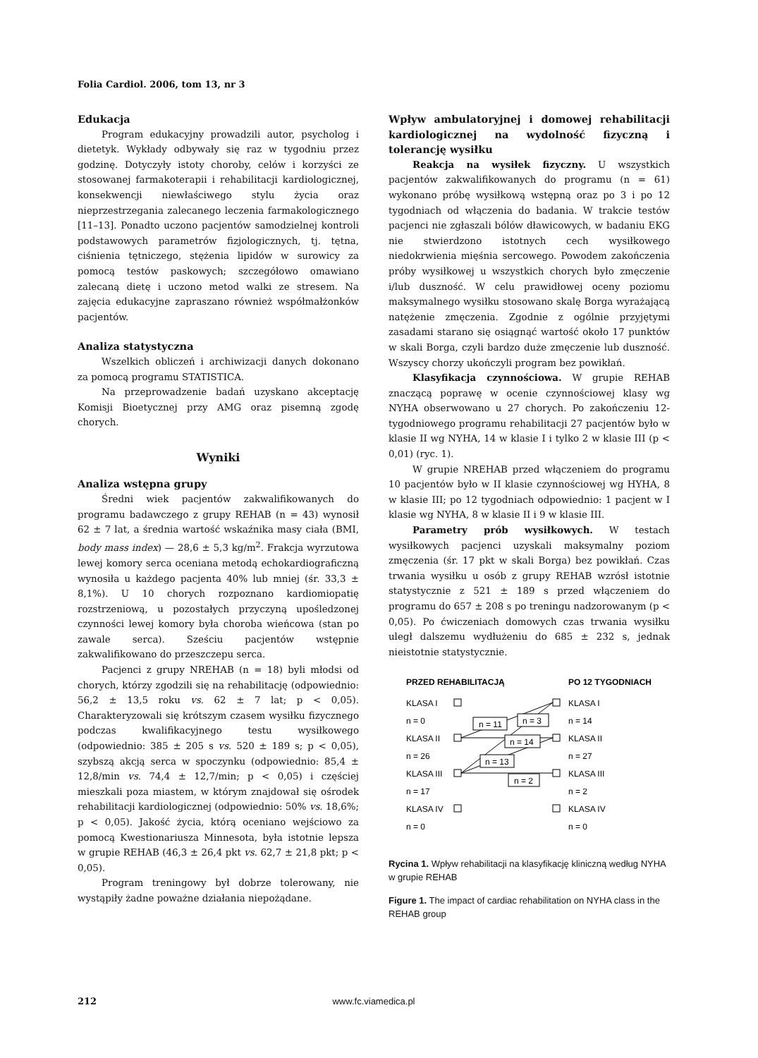Folia Cardiol. 2006, tom 13, nr 3
Edukacja
Program edukacyjny prowadzili autor, psycholog i dietetyk. Wykłady odbywały się raz w tygodniu przez godzinę. Dotyczyły istoty choroby, celów i korzyści ze stosowanej farmakoterapii i rehabilitacji kardiologicznej, konsekwencji niewłaściwego stylu życia oraz nieprzestrzegania zalecanego leczenia farmakologicznego [11–13]. Ponadto uczono pacjentów samodzielnej kontroli podstawowych parametrów fizjologicznych, tj. tętna, ciśnienia tętniczego, stężenia lipidów w surowicy za pomocą testów paskowych; szczegółowo omawiano zalecaną dietę i uczono metod walki ze stresem. Na zajęcia edukacyjne zapraszano również współmałżonków pacjentów.
Analiza statystyczna
Wszelkich obliczeń i archiwizacji danych dokonano za pomocą programu STATISTICA.
Na przeprowadzenie badań uzyskano akceptację Komisji Bioetycznej przy AMG oraz pisemną zgodę chorych.
Wyniki
Analiza wstępna grupy
Średni wiek pacjentów zakwalifikowanych do programu badawczego z grupy REHAB (n = 43) wynosił 62 ± 7 lat, a średnia wartość wskaźnika masy ciała (BMI, body mass index) — 28,6 ± 5,3 kg/m<sup>2</sup>. Frakcja wyrzutowa lewej komory serca oceniana metodą echokardiograficzną wynosiła u każdego pacjenta 40% lub mniej (śr. 33,3 ± 8,1%). U 10 chorych rozpoznano kardiomiopatię rozstrzeniową, u pozostałych przyczyną upośledzonej czynności lewej komory była choroba wieńcowa (stan po zawale serca). Sześciu pacjentów wstępnie zakwalifikowano do przeszczepu serca.
Pacjenci z grupy NREHAB (n = 18) byli młodsi od chorych, którzy zgodzili się na rehabilitację (odpowiednio: 56,2 ± 13,5 roku vs. 62 ± 7 lat; p < 0,05). Charakteryzowali się krótszym czasem wysiłku fizycznego podczas kwalifikacyjnego testu wysiłkowego (odpowiednio: 385 ± 205 s vs. 520 ± 189 s; p < 0,05), szybszą akcją serca w spoczynku (odpowiednio: 85,4 ± 12,8/min vs. 74,4 ± 12,7/min; p < 0,05) i częściej mieszkali poza miastem, w którym znajdował się ośrodek rehabilitacji kardiologicznej (odpowiednio: 50% vs. 18,6%; p < 0,05). Jakość życia, którą oceniano wejściowo za pomocą Kwestionariusza Minnesota, była istotnie lepsza w grupie REHAB (46,3 ± 26,4 pkt vs. 62,7 ± 21,8 pkt; p < 0,05).
Program treningowy był dobrze tolerowany, nie wystąpiły żadne poważne działania niepożądane.
Wpływ ambulatoryjnej i domowej rehabilitacji kardiologicznej na wydolność fizyczną i tolerancję wysiłku
Reakcja na wysiłek fizyczny. U wszystkich pacjentów zakwalifikowanych do programu (n = 61) wykonano próbę wysiłkową wstępną oraz po 3 i po 12 tygodniach od włączenia do badania. W trakcie testów pacjenci nie zgłaszali bólów dławicowych, w badaniu EKG nie stwierdzono istotnych cech wysiłkowego niedokrwienia mięśnia sercowego. Powodem zakończenia próby wysiłkowej u wszystkich chorych było zmęczenie i/lub duszność. W celu prawidłowej oceny poziomu maksymalnego wysiłku stosowano skalę Borga wyrażającą natężenie zmęczenia. Zgodnie z ogólnie przyjętymi zasadami starano się osiągnąć wartość około 17 punktów w skali Borga, czyli bardzo duże zmęczenie lub duszność. Wszyscy chorzy ukończyli program bez powikłań.
Klasyfikacja czynnościowa. W grupie REHAB znaczącą poprawę w ocenie czynnościowej klasy wg NYHA obserwowano u 27 chorych. Po zakończeniu 12-tygodniowego programu rehabilitacji 27 pacjentów było w klasie II wg NYHA, 14 w klasie I i tylko 2 w klasie III (p < 0,01) (ryc. 1).
W grupie NREHAB przed włączeniem do programu 10 pacjentów było w II klasie czynnościowej wg HYHA, 8 w klasie III; po 12 tygodniach odpowiednio: 1 pacjent w I klasie wg NYHA, 8 w klasie II i 9 w klasie III.
Parametry prób wysiłkowych. W testach wysiłkowych pacjenci uzyskali maksymalny poziom zmęczenia (śr. 17 pkt w skali Borga) bez powikłań. Czas trwania wysiłku u osób z grupy REHAB wzrósł istotnie statystycznie z 521 ± 189 s przed włączeniem do programu do 657 ± 208 s po treningu nadzorowanym (p < 0,05). Po ćwiczeniach domowych czas trwania wysiłku uległ dalszemu wydłużeniu do 685 ± 232 s, jednak nieistotnie statystycznie.
PRZED REHABILITACJĄ
PO 12 TYGODNIACH
KLASA I
n = 0
KLASA II
n = 26
KLASA III
n = 17
KLASA IV
n = 0
KLASA I
n = 14
KLASA II
n = 27
KLASA III
n = 2
KLASA IV
n = 0
n = 11
n = 3
n = 14
n = 13
n = 2
Rycina 1. Wpływ rehabilitacji na klasyfikację kliniczną według NYHA w grupie REHAB
Figure 1. The impact of cardiac rehabilitation on NYHA class in the REHAB group
212 www.fc.viamedica.pl